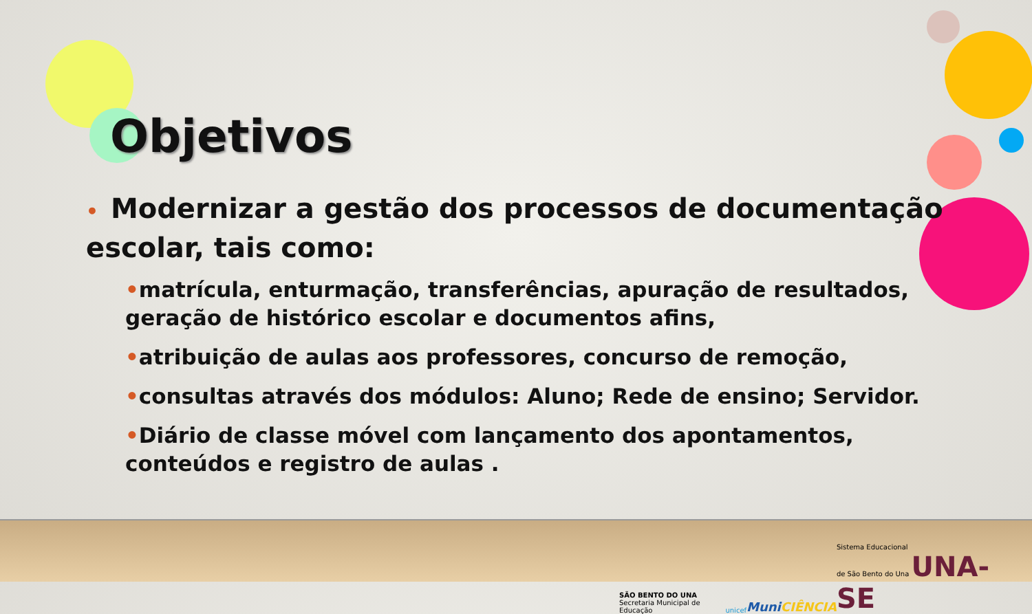Objetivos
• Modernizar a gestão dos processos de documentação escolar, tais como:
•matrícula, enturmação, transferências, apuração de resultados, geração de histórico escolar e documentos afins,
•atribuição de aulas aos professores, concurso de remoção,
•consultas através dos módulos: Aluno; Rede de ensino; Servidor.
•Diário de classe móvel com lançamento dos apontamentos, conteúdos e registro de aulas .
SÃO BENTO DO UNA
Secretaria Municipal de Educação
unicef
MuniCIÊNCIA
Sistema Educacional
de São Bento do Una UNA-SE